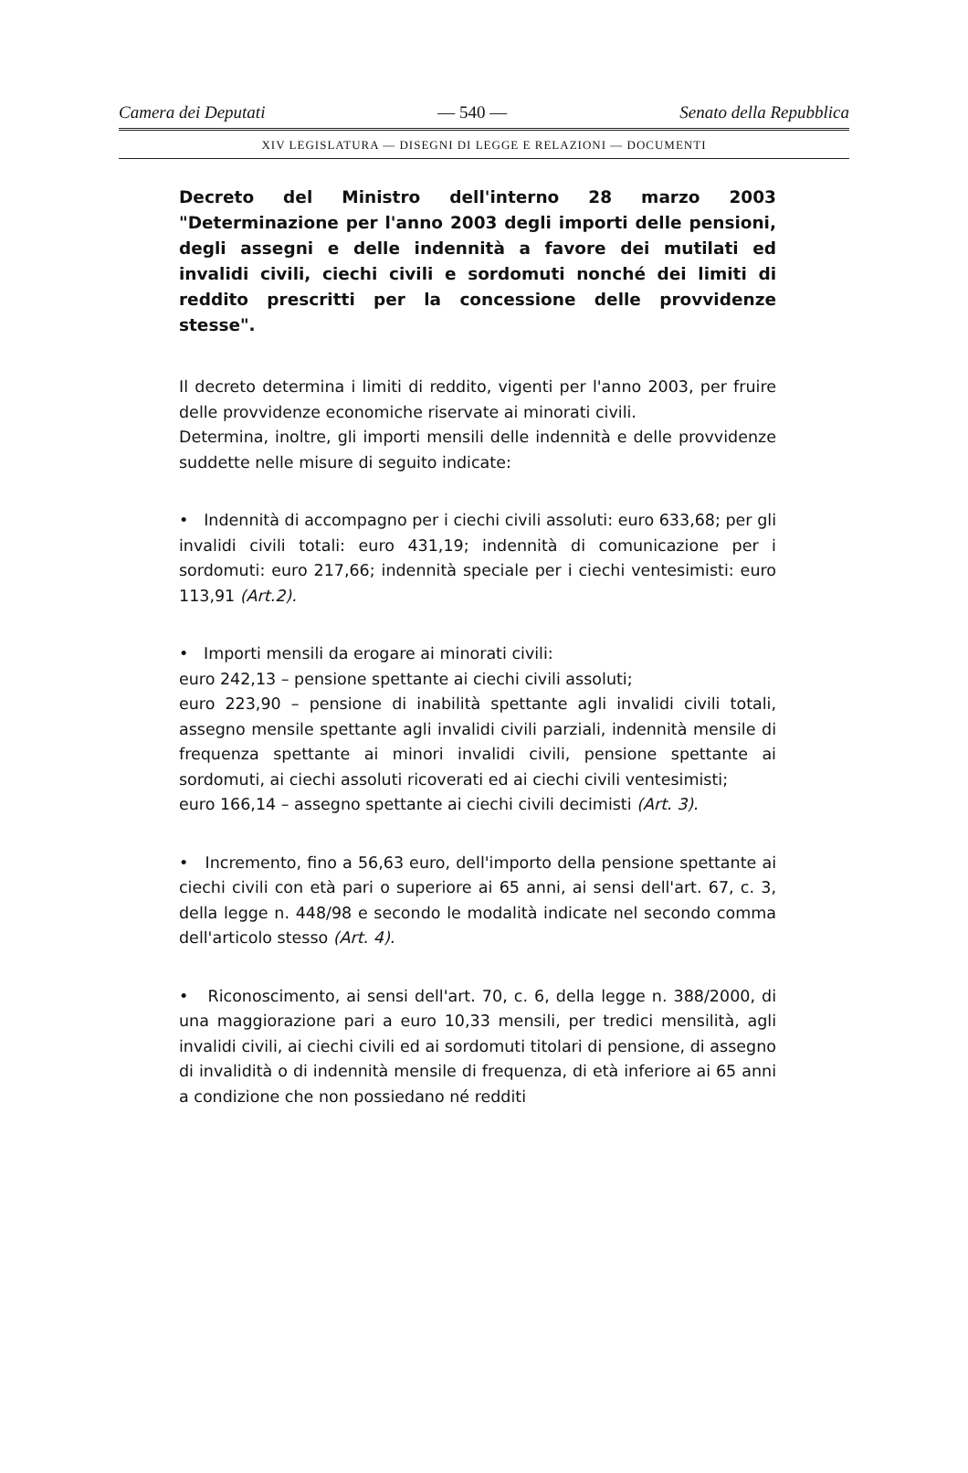Camera dei Deputati — 540 — Senato della Repubblica
XIV LEGISLATURA — DISEGNI DI LEGGE E RELAZIONI — DOCUMENTI
Decreto del Ministro dell'interno 28 marzo 2003 "Determinazione per l'anno 2003 degli importi delle pensioni, degli assegni e delle indennità a favore dei mutilati ed invalidi civili, ciechi civili e sordomuti nonché dei limiti di reddito prescritti per la concessione delle provvidenze stesse".
Il decreto determina i limiti di reddito, vigenti per l'anno 2003, per fruire delle provvidenze economiche riservate ai minorati civili.
Determina, inoltre, gli importi mensili delle indennità e delle provvidenze suddette nelle misure di seguito indicate:
• Indennità di accompagno per i ciechi civili assoluti: euro 633,68; per gli invalidi civili totali: euro 431,19; indennità di comunicazione per i sordomuti: euro 217,66; indennità speciale per i ciechi ventesimisti: euro 113,91 (Art.2).
• Importi mensili da erogare ai minorati civili:
euro 242,13 – pensione spettante ai ciechi civili assoluti;
euro 223,90 – pensione di inabilità spettante agli invalidi civili totali, assegno mensile spettante agli invalidi civili parziali, indennità mensile di frequenza spettante ai minori invalidi civili, pensione spettante ai sordomuti, ai ciechi assoluti ricoverati ed ai ciechi civili ventesimisti;
euro 166,14 – assegno spettante ai ciechi civili decimisti (Art. 3).
• Incremento, fino a 56,63 euro, dell'importo della pensione spettante ai ciechi civili con età pari o superiore ai 65 anni, ai sensi dell'art. 67, c. 3, della legge n. 448/98 e secondo le modalità indicate nel secondo comma dell'articolo stesso (Art. 4).
• Riconoscimento, ai sensi dell'art. 70, c. 6, della legge n. 388/2000, di una maggiorazione pari a euro 10,33 mensili, per tredici mensilità, agli invalidi civili, ai ciechi civili ed ai sordomuti titolari di pensione, di assegno di invalidità o di indennità mensile di frequenza, di età inferiore ai 65 anni a condizione che non possiedano né redditi